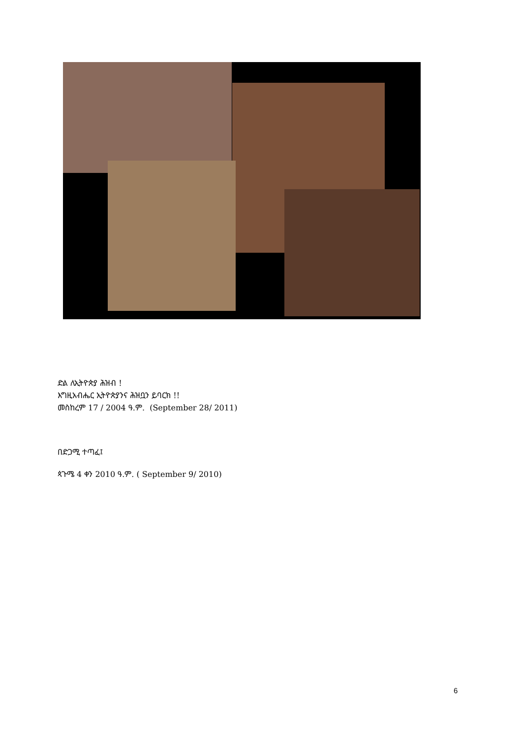ድል ለኢትዮጵያ ሕዝብ !
እግዚአብሔር ኢትዮጵያንና ሕዝቧን ይባርክ !!
መስከረም 17 / 2004 ዓ.ም. (September 28/ 2011)
በድጋሚ ተጣፈ፤
ጳጉሜ 4 ቀን 2010 ዓ.ም. ( September 9/ 2010)
6